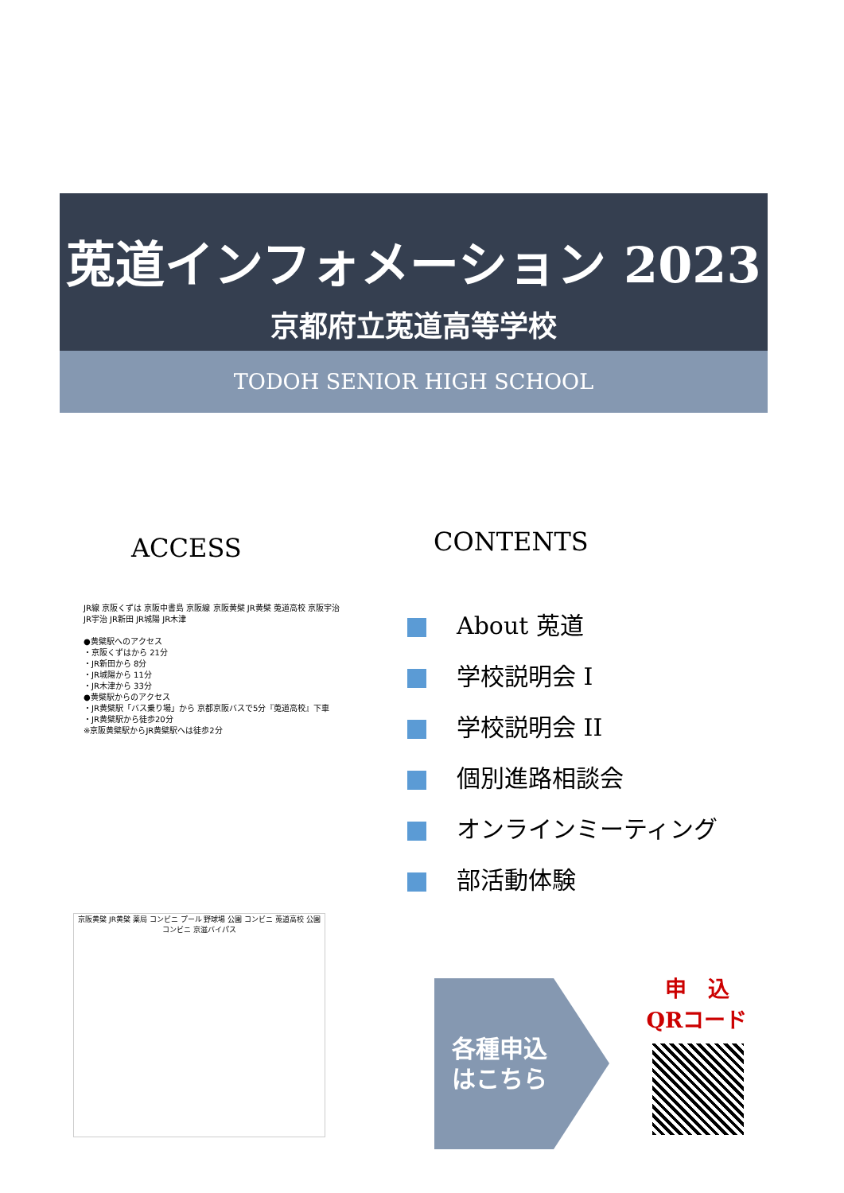莵道インフォメーション 2023
京都府立莵道高等学校
TODOH SENIOR HIGH SCHOOL
ACCESS CONTENTS
JR線 京阪くずは 京阪中書島 京阪線 京阪黄檗 JR黄檗 莵道高校 京阪宇治 JR宇治 JR新田 JR城陽 JR木津
●黄檗駅へのアクセス
・京阪くずはから 21分
・JR新田から 8分
・JR城陽から 11分
・JR木津から 33分
●黄檗駅からのアクセス
・JR黄檗駅「バス乗り場」から 京都京阪バスで5分『莵道高校』下車
・JR黄檗駅から徒歩20分
※京阪黄檗駅からJR黄檗駅へは徒歩2分
京阪黄檗 JR黄檗 薬局 コンビニ プール 野球場 公園 コンビニ 莵道高校 公園 コンビニ 京滋バイパス
About 莵道
学校説明会 I
学校説明会 II
個別進路相談会
オンラインミーティング
部活動体験
各種申込
はこちら
申　込
QRコード